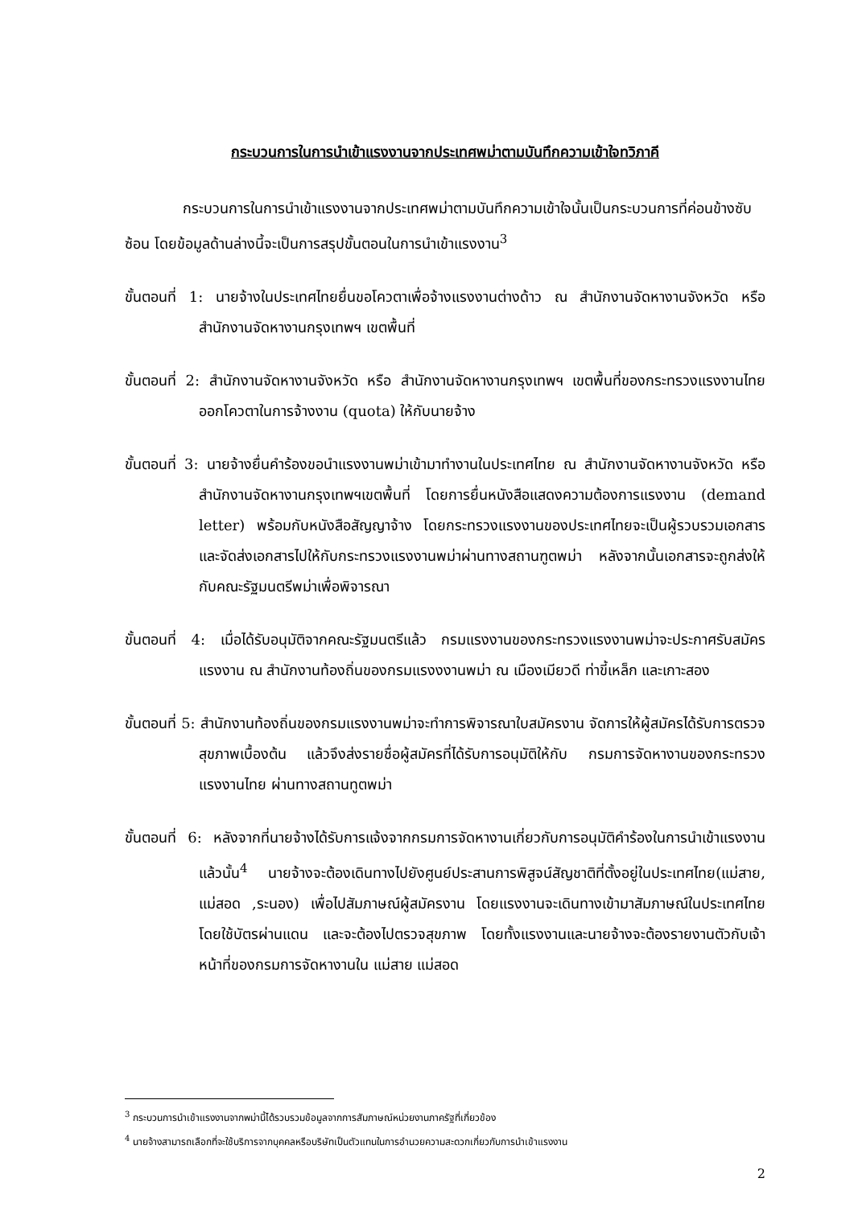กระบวนการในการนำเข้าแรงงานจากประเทศพม่าตามบันทึกความเข้าใจทวิภาคี
กระบวนการในการนำเข้าแรงงานจากประเทศพม่าตามบันทึกความเข้าใจนั้นเป็นกระบวนการที่ค่อนข้างซับซ้อน โดยข้อมูลด้านล่างนี้จะเป็นการสรุปขั้นตอนในการนำเข้าแรงงาน<sup>3</sup>
ขั้นตอนที่ 1: นายจ้างในประเทศไทยยื่นขอโควตาเพื่อจ้างแรงงานต่างด้าว ณ สำนักงานจัดหางานจังหวัด หรือ สำนักงานจัดหางานกรุงเทพฯ เขตพื้นที่
ขั้นตอนที่ 2: สำนักงานจัดหางานจังหวัด หรือ สำนักงานจัดหางานกรุงเทพฯ เขตพื้นที่ของกระทรวงแรงงานไทย ออกโควตาในการจ้างงาน (quota) ให้กับนายจ้าง
ขั้นตอนที่ 3: นายจ้างยื่นคำร้องขอนำแรงงานพม่าเข้ามาทำงานในประเทศไทย ณ สำนักงานจัดหางานจังหวัด หรือสำนักงานจัดหางานกรุงเทพฯเขตพื้นที่ โดยการยื่นหนังสือแสดงความต้องการแรงงาน (demand letter) พร้อมกับหนังสือสัญญาจ้าง โดยกระทรวงแรงงานของประเทศไทยจะเป็นผู้รวบรวมเอกสารและจัดส่งเอกสารไปให้กับกระทรวงแรงงานพม่าผ่านทางสถานฑูตพม่า หลังจากนั้นเอกสารจะถูกส่งให้กับคณะรัฐมนตรีพม่าเพื่อพิจารณา
ขั้นตอนที่ 4: เมื่อได้รับอนุมัติจากคณะรัฐมนตรีแล้ว กรมแรงงานของกระทรวงแรงงานพม่าจะประกาศรับสมัครแรงงาน ณ สำนักงานท้องถิ่นของกรมแรงงงานพม่า ณ เมืองเมียวดี ท่าขี้เหล็ก และเกาะสอง
ขั้นตอนที่ 5: สำนักงานท้องถิ่นของกรมแรงงานพม่าจะทำการพิจารณาใบสมัครงาน จัดการให้ผู้สมัครได้รับการตรวจสุขภาพเบื้องต้น แล้วจึงส่งรายชื่อผู้สมัครที่ได้รับการอนุมัติให้กับ กรมการจัดหางานของกระทรวงแรงงานไทย ผ่านทางสถานทูตพม่า
ขั้นตอนที่ 6: หลังจากที่นายจ้างได้รับการแจ้งจากกรมการจัดหางานเกี่ยวกับการอนุมัติคำร้องในการนำเข้าแรงงานแล้วนั้น<sup>4</sup> นายจ้างจะต้องเดินทางไปยังศูนย์ประสานการพิสูจน์สัญชาติที่ตั้งอยู่ในประเทศไทย(แม่สาย, แม่สอด ,ระนอง) เพื่อไปสัมภาษณ์ผู้สมัครงาน โดยแรงงานจะเดินทางเข้ามาสัมภาษณ์ในประเทศไทยโดยใช้บัตรผ่านแดน และจะต้องไปตรวจสุขภาพ โดยทั้งแรงงานและนายจ้างจะต้องรายงานตัวกับเจ้าหน้าที่ของกรมการจัดหางานใน แม่สาย แม่สอด
<sup>3</sup> กระบวนการนำเข้าแรงงานจากพม่านี้ได้รวบรวมข้อมูลจากการสัมภาษณ์หน่วยงานภาครัฐที่เกี่ยวข้อง
<sup>4</sup> นายจ้างสามารถเลือกที่จะใช้บริการจากบุคคลหรือบริษัทเป็นตัวแทนในการอำนวยความสะดวกเกี่ยวกับการนำเข้าแรงงาน
2